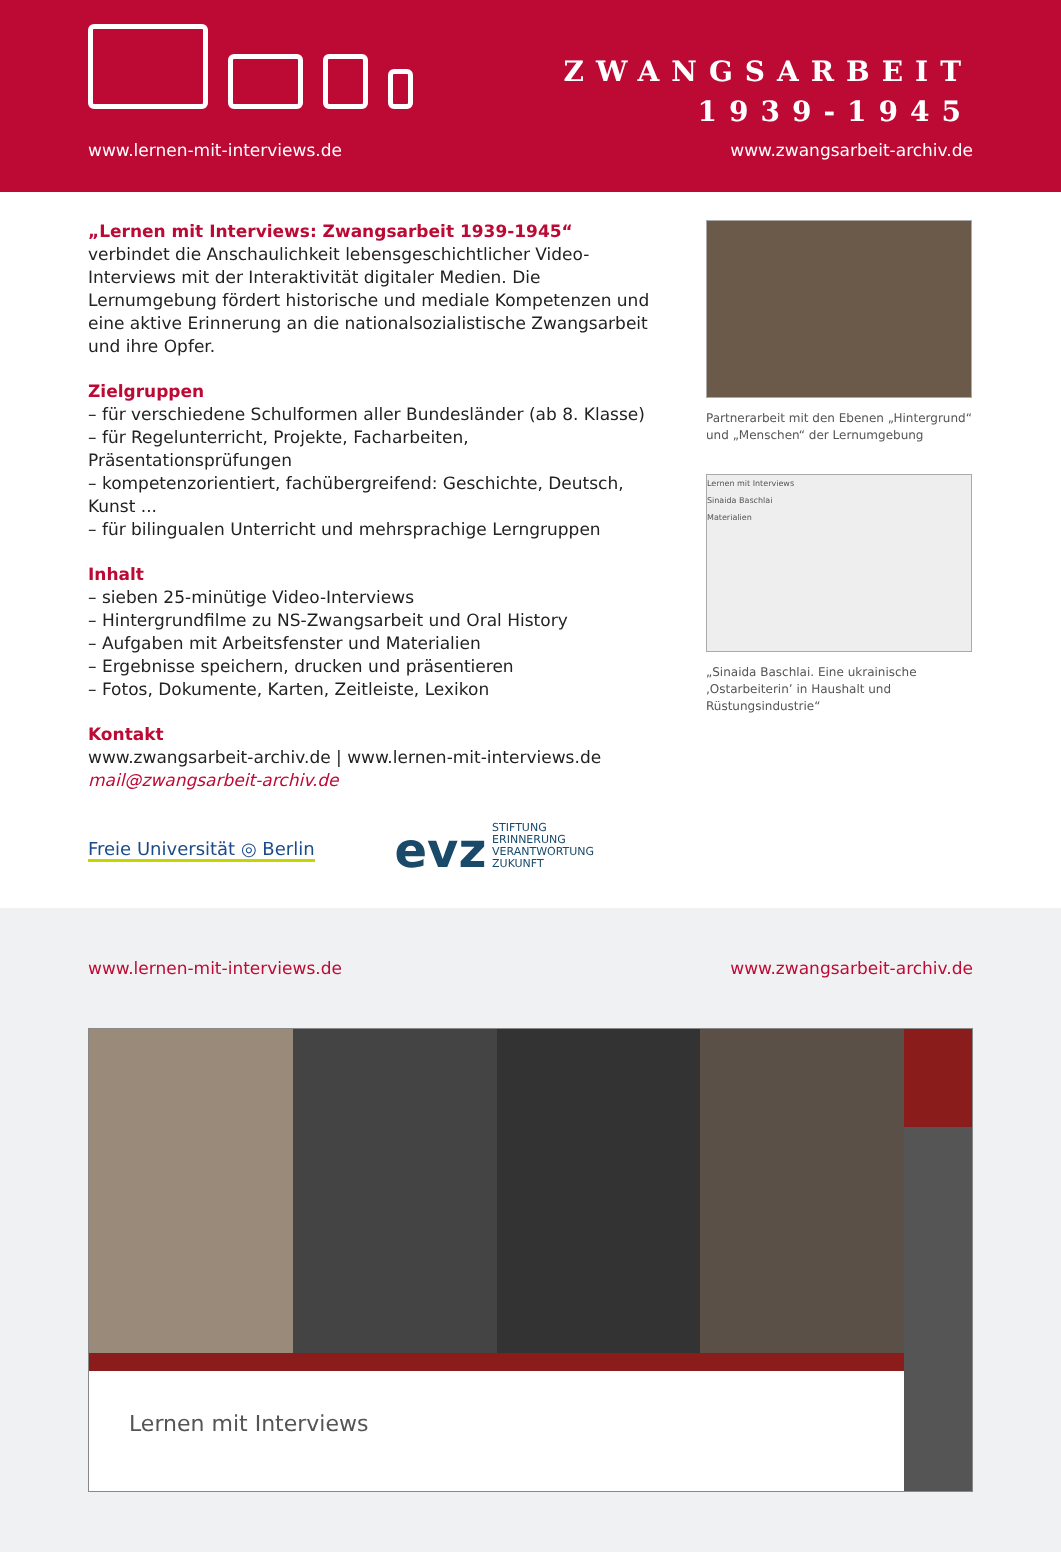ZWANGSARBEIT
1939-1945
www.lernen-mit-interviews.de www.zwangsarbeit-archiv.de
„Lernen mit Interviews: Zwangsarbeit 1939-1945“
verbindet die Anschaulichkeit lebensgeschichtlicher Video-Interviews mit der Interaktivität digitaler Medien. Die Lernumgebung fördert historische und mediale Kompetenzen und eine aktive Erinnerung an die nationalsozialistische Zwangsarbeit und ihre Opfer.
Zielgruppen
– für verschiedene Schulformen aller Bundesländer (ab 8. Klasse)
– für Regelunterricht, Projekte, Facharbeiten, Präsentationsprüfungen
– kompetenzorientiert, fachübergreifend: Geschichte, Deutsch, Kunst ...
– für bilingualen Unterricht und mehrsprachige Lerngruppen
Inhalt
– sieben 25-minütige Video-Interviews
– Hintergrundfilme zu NS-Zwangsarbeit und Oral History
– Aufgaben mit Arbeitsfenster und Materialien
– Ergebnisse speichern, drucken und präsentieren
– Fotos, Dokumente, Karten, Zeitleiste, Lexikon
Kontakt
www.zwangsarbeit-archiv.de | www.lernen-mit-interviews.de
mail@zwangsarbeit-archiv.de
Partnerarbeit mit den Ebenen „Hintergrund“ und „Menschen“ der Lernumgebung
Lernen mit Interviews
Sinaida Baschlai
Materialien
„Sinaida Baschlai. Eine ukrainische ‚Ostarbeiterin’ in Haushalt und Rüstungsindustrie“
Freie Universität ◎ Berlin
evz STIFTUNG
ERINNERUNG
VERANTWORTUNG
ZUKUNFT
www.lernen-mit-interviews.de www.zwangsarbeit-archiv.de
Lernen mit Interviews